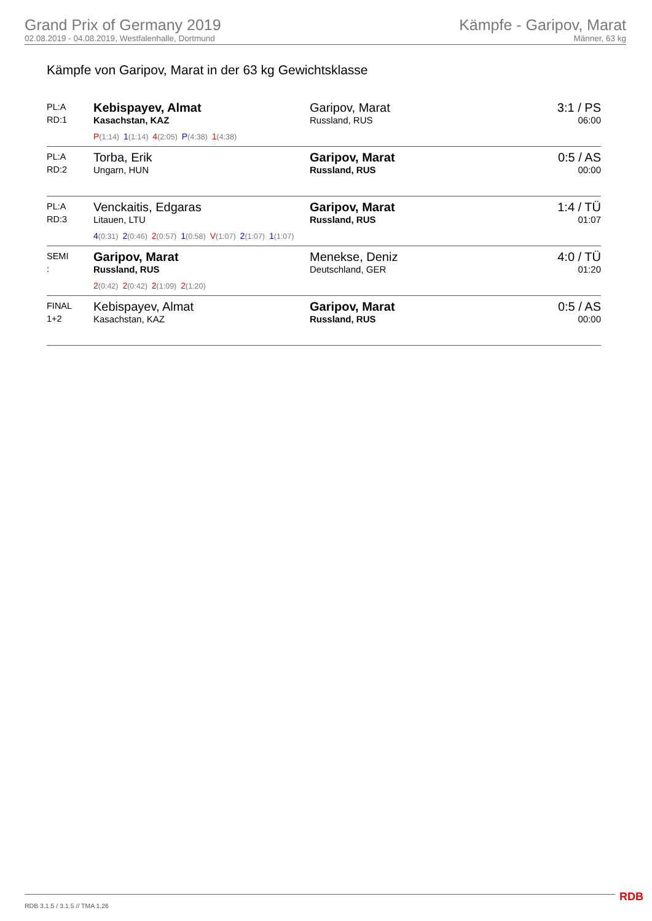Grand Prix of Germany 2019
02.08.2019 - 04.08.2019, Westfalenhalle, Dortmund
Kämpfe - Garipov, Marat
Männer, 63 kg
Kämpfe von Garipov, Marat in der 63 kg Gewichtsklasse
| PL:A RD:1 | Kebispayev, Almat Kasachstan, KAZ P (1:14) 1 (1:14) 4 (2:05) P (4:38) 1 (4:38) | Garipov, Marat Russland, RUS | 3:1 / PS 06:00 |
| PL:A RD:2 | Torba, Erik Ungarn, HUN | Garipov, Marat Russland, RUS | 0:5 / AS 00:00 |
| PL:A RD:3 | Venckaitis, Edgaras Litauen, LTU 4 (0:31) 2 (0:46) 2 (0:57) 1 (0:58) V (1:07) 2 (1:07) 1 (1:07) | Garipov, Marat Russland, RUS | 1:4 / TÜ 01:07 |
| SEMI : | Garipov, Marat Russland, RUS 2 (0:42) 2 (0:42) 2 (1:09) 2 (1:20) | Menekse, Deniz Deutschland, GER | 4:0 / TÜ 01:20 |
| FINAL 1+2 | Kebispayev, Almat Kasachstan, KAZ | Garipov, Marat Russland, RUS | 0:5 / AS 00:00 |
RDB 3.1.5 / 3.1.5 // TMA 1.26 RDB